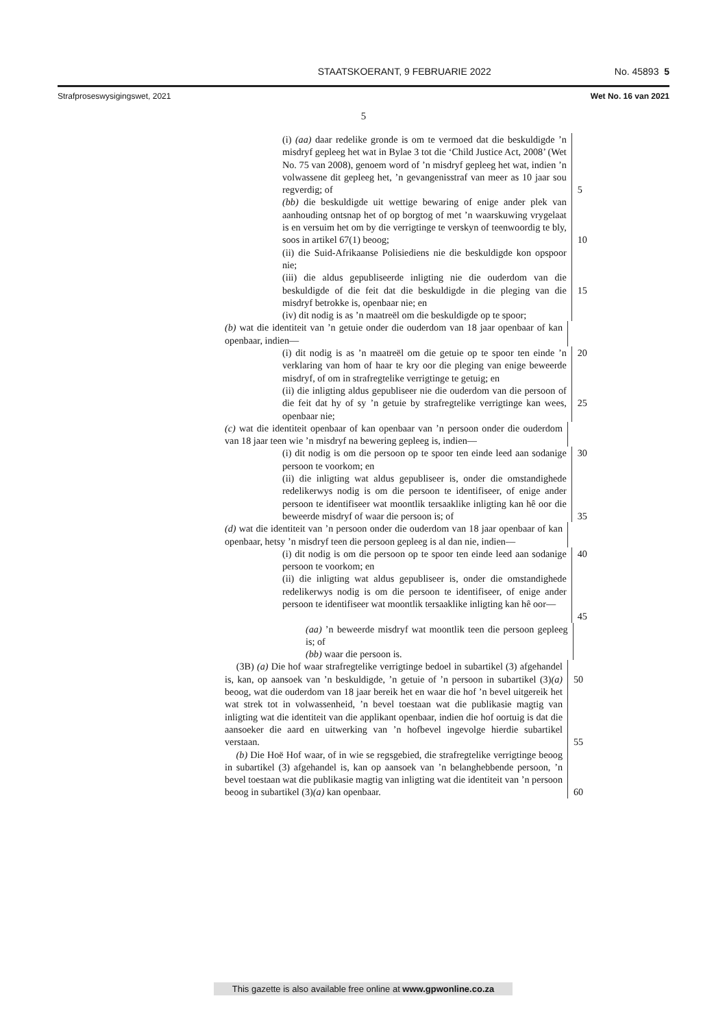STAATSKOERANT, 9 FEBRUARIE 2022 No. 45893 5
Strafproseswysigingswet, 2021 Wet No. 16 van 2021
5
(i) (aa) daar redelike gronde is om te vermoed dat die beskuldigde ’n misdryf gepleeg het wat in Bylae 3 tot die ‘Child Justice Act, 2008’ (Wet No. 75 van 2008), genoem word of ’n misdryf gepleeg het wat, indien ’n volwassene dit gepleeg het, ’n gevangenisstraf van meer as 10 jaar sou regverdig; of
5
(bb) die beskuldigde uit wettige bewaring of enige ander plek van aanhouding ontsnap het of op borgtog of met ’n waarskuwing vrygelaat is en versuim het om by die verrigtinge te verskyn of teenwoordig te bly, soos in artikel 67(1) beoog;
10
(ii) die Suid-Afrikaanse Polisiediens nie die beskuldigde kon opspoor nie;
(iii) die aldus gepubliseerde inligting nie die ouderdom van die beskuldigde of die feit dat die beskuldigde in die pleging van die misdryf betrokke is, openbaar nie; en
15
(iv) dit nodig is as ’n maatreël om die beskuldigde op te spoor;
(b) wat die identiteit van ’n getuie onder die ouderdom van 18 jaar openbaar of kan openbaar, indien—
(i) dit nodig is as ’n maatreël om die getuie op te spoor ten einde ’n verklaring van hom of haar te kry oor die pleging van enige beweerde misdryf, of om in strafregtelike verrigtinge te getuig; en
20
(ii) die inligting aldus gepubliseer nie die ouderdom van die persoon of die feit dat hy of sy ’n getuie by strafregtelike verrigtinge kan wees, openbaar nie;
25
(c) wat die identiteit openbaar of kan openbaar van ’n persoon onder die ouderdom van 18 jaar teen wie ’n misdryf na bewering gepleeg is, indien—
(i) dit nodig is om die persoon op te spoor ten einde leed aan sodanige persoon te voorkom; en
30
(ii) die inligting wat aldus gepubliseer is, onder die omstandighede redelikerwys nodig is om die persoon te identifiseer, of enige ander persoon te identifiseer wat moontlik tersaaklike inligting kan hê oor die beweerde misdryf of waar die persoon is; of
35
(d) wat die identiteit van ’n persoon onder die ouderdom van 18 jaar openbaar of kan openbaar, hetsy ’n misdryf teen die persoon gepleeg is al dan nie, indien—
(i) dit nodig is om die persoon op te spoor ten einde leed aan sodanige persoon te voorkom; en
40
(ii) die inligting wat aldus gepubliseer is, onder die omstandighede redelikerwys nodig is om die persoon te identifiseer, of enige ander persoon te identifiseer wat moontlik tersaaklike inligting kan hê oor—
45
(aa) ’n beweerde misdryf wat moontlik teen die persoon gepleeg is; of
(bb) waar die persoon is.
(3B) (a) Die hof waar strafregtelike verrigtinge bedoel in subartikel (3) afgehandel is, kan, op aansoek van ’n beskuldigde, ’n getuie of ’n persoon in subartikel (3)(a) beoog, wat die ouderdom van 18 jaar bereik het en waar die hof ’n bevel uitgereik het wat strek tot in volwassenheid, ’n bevel toestaan wat die publikasie magtig van inligting wat die identiteit van die applikant openbaar, indien die hof oortuig is dat die aansoeker die aard en uitwerking van ’n hofbevel ingevolge hierdie subartikel verstaan.
50
55
(b) Die Hoë Hof waar, of in wie se regsgebied, die strafregtelike verrigtinge beoog in subartikel (3) afgehandel is, kan op aansoek van ’n belanghebbende persoon, ’n bevel toestaan wat die publikasie magtig van inligting wat die identiteit van ’n persoon beoog in subartikel (3)(a) kan openbaar.
60
This gazette is also available free online at www.gpwonline.co.za